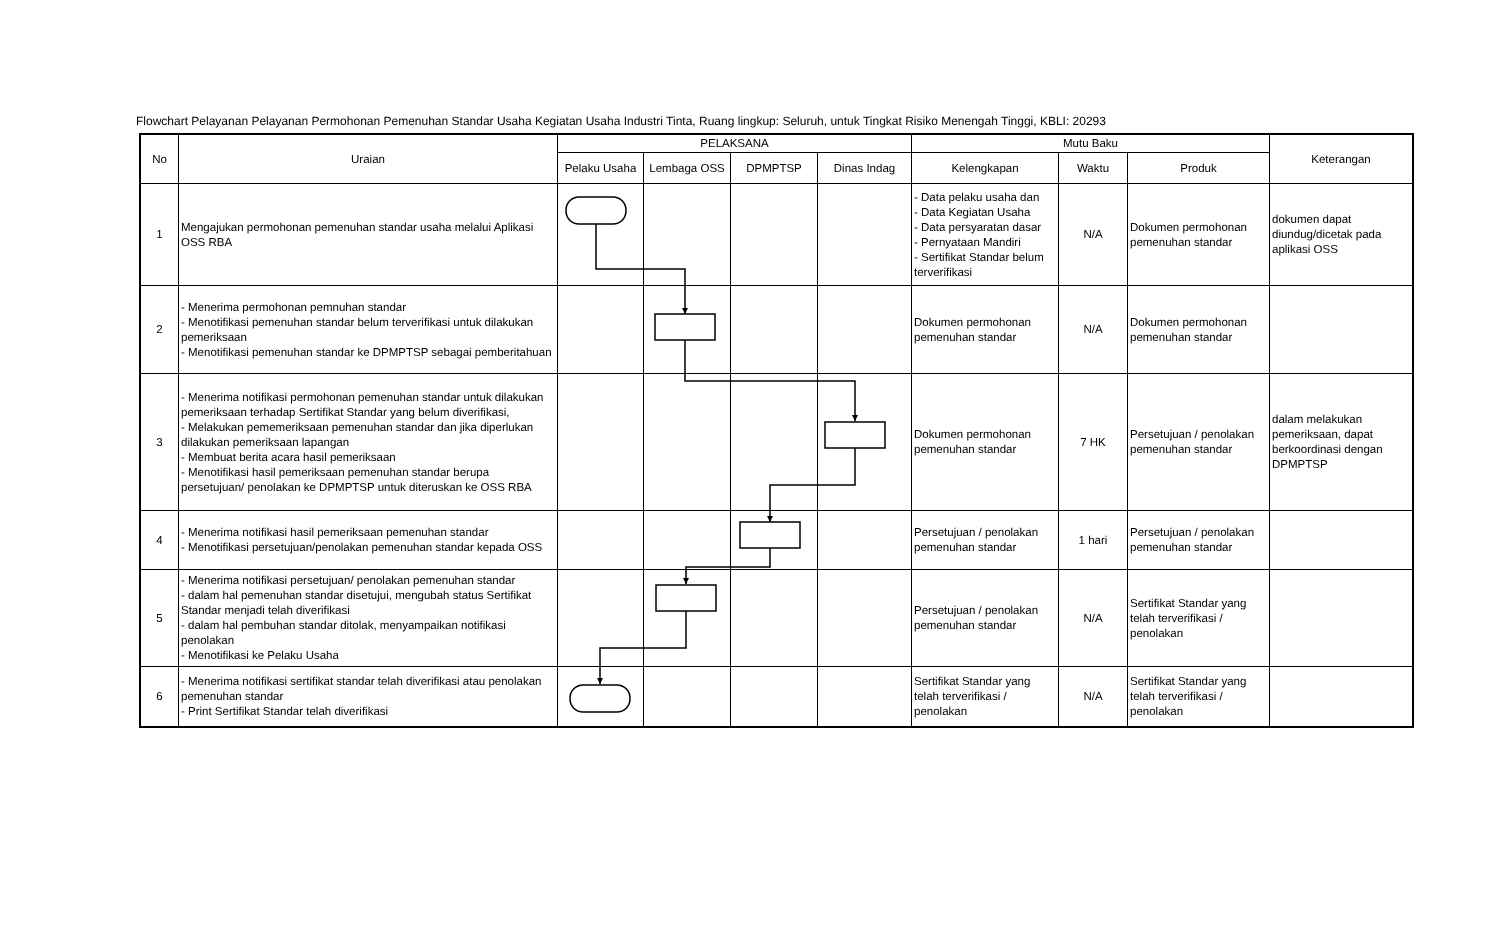Flowchart Pelayanan Pelayanan Permohonan Pemenuhan Standar Usaha Kegiatan Usaha Industri Tinta, Ruang lingkup: Seluruh, untuk Tingkat Risiko Menengah Tinggi, KBLI: 20293
| No | Uraian | PELAKSANA | | | | Mutu Baku | | | Keterangan |
| --- | --- | --- | --- | --- | --- | --- | --- | --- | --- |
| | | Pelaku Usaha | Lembaga OSS | DPMPTSP | Dinas Indag | Kelengkapan | Waktu | Produk | |
| 1 | Mengajukan permohonan pemenuhan standar usaha melalui Aplikasi OSS RBA | | | | | - Data pelaku usaha dan - Data Kegiatan Usaha - Data persyaratan dasar - Pernyataan Mandiri - Sertifikat Standar belum terverifikasi | N/A | Dokumen permohonan pemenuhan standar | dokumen dapat diundug/dicetak pada aplikasi OSS |
| 2 | - Menerima permohonan pemnuhan standar - Menotifikasi pemenuhan standar belum terverifikasi untuk dilakukan pemeriksaan - Menotifikasi pemenuhan standar ke DPMPTSP sebagai pemberitahuan | | | | | Dokumen permohonan pemenuhan standar | N/A | Dokumen permohonan pemenuhan standar | |
| 3 | - Menerima notifikasi permohonan pemenuhan standar untuk dilakukan pemeriksaan terhadap Sertifikat Standar yang belum diverifikasi, - Melakukan pememeriksaan pemenuhan standar dan jika diperlukan dilakukan pemeriksaan lapangan - Membuat berita acara hasil pemeriksaan - Menotifikasi hasil pemeriksaan pemenuhan standar berupa persetujuan/ penolakan ke DPMPTSP untuk diteruskan ke OSS RBA | | | | | Dokumen permohonan pemenuhan standar | 7 HK | Persetujuan / penolakan pemenuhan standar | dalam melakukan pemeriksaan, dapat berkoordinasi dengan DPMPTSP |
| 4 | - Menerima notifikasi hasil pemeriksaan pemenuhan standar - Menotifikasi persetujuan/penolakan pemenuhan standar kepada OSS | | | | | Persetujuan / penolakan pemenuhan standar | 1 hari | Persetujuan / penolakan pemenuhan standar | |
| 5 | - Menerima notifikasi persetujuan/ penolakan pemenuhan standar - dalam hal pemenuhan standar disetujui, mengubah status Sertifikat Standar menjadi telah diverifikasi - dalam hal pembuhan standar ditolak, menyampaikan notifikasi penolakan - Menotifikasi ke Pelaku Usaha | | | | | Persetujuan / penolakan pemenuhan standar | N/A | Sertifikat Standar yang telah terverifikasi / penolakan | |
| 6 | - Menerima notifikasi sertifikat standar telah diverifikasi atau penolakan pemenuhan standar - Print Sertifikat Standar telah diverifikasi | | | | | Sertifikat Standar yang telah terverifikasi / penolakan | N/A | Sertifikat Standar yang telah terverifikasi / penolakan | |